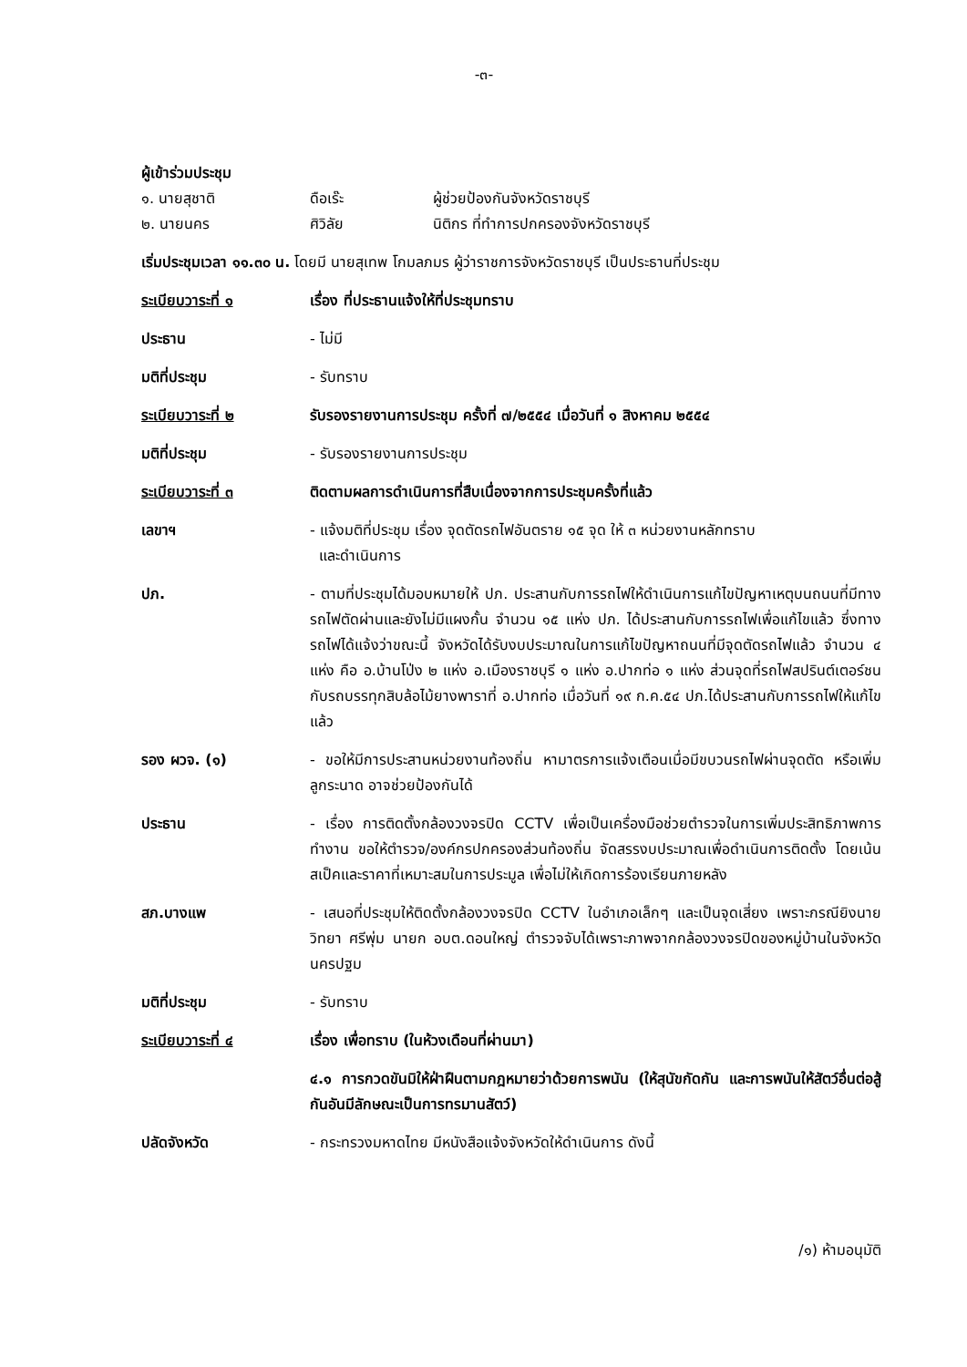-๓-
ผู้เข้าร่วมประชุม
๑. นายสุชาติ ดือเร๊ะ ผู้ช่วยป้องกันจังหวัดราชบุรี
๒. นายนคร ศิวิลัย นิติกร ที่ทำการปกครองจังหวัดราชบุรี
เริ่มประชุมเวลา ๑๑.๓๐ น. โดยมี นายสุเทพ โกมลภมร ผู้ว่าราชการจังหวัดราชบุรี เป็นประธานที่ประชุม
ระเบียบวาระที่ ๑ เรื่อง ที่ประธานแจ้งให้ที่ประชุมทราบ
ประธาน - ไม่มี
มติที่ประชุม - รับทราบ
ระเบียบวาระที่ ๒ รับรองรายงานการประชุม ครั้งที่ ๗/๒๕๕๔ เมื่อวันที่ ๑ สิงหาคม ๒๕๕๔
มติที่ประชุม - รับรองรายงานการประชุม
ระเบียบวาระที่ ๓ ติดตามผลการดำเนินการที่สืบเนื่องจากการประชุมครั้งที่แล้ว
เลขาฯ - แจ้งมติที่ประชุม เรื่อง จุดตัดรถไฟอันตราย ๑๕ จุด ให้ ๓ หน่วยงานหลักทราบ
และดำเนินการ
ปภ. - ตามที่ประชุมได้มอบหมายให้ ปภ. ประสานกับการรถไฟให้ดำเนินการแก้ไขปัญหาเหตุบนถนนที่มีทางรถไฟตัดผ่านและยังไม่มีแผงกั้น จำนวน ๑๕ แห่ง ปภ. ได้ประสานกับการรถไฟเพื่อแก้ไขแล้ว ซึ่งทางรถไฟได้แจ้งว่าขณะนี้ จังหวัดได้รับงบประมาณในการแก้ไขปัญหาถนนที่มีจุดตัดรถไฟแล้ว จำนวน ๔ แห่ง คือ อ.บ้านโป่ง ๒ แห่ง อ.เมืองราชบุรี ๑ แห่ง อ.ปากท่อ ๑ แห่ง ส่วนจุดที่รถไฟสปรินต์เตอร์ชนกับรถบรรทุกสิบล้อไม้ยางพาราที่ อ.ปากท่อ เมื่อวันที่ ๑๙ ก.ค.๕๔ ปภ.ได้ประสานกับการรถไฟให้แก้ไขแล้ว
รอง ผวจ. (๑) - ขอให้มีการประสานหน่วยงานท้องถิ่น หามาตรการแจ้งเตือนเมื่อมีขบวนรถไฟผ่านจุดตัด หรือเพิ่มลูกระนาด อาจช่วยป้องกันได้
ประธาน - เรื่อง การติดตั้งกล้องวงจรปิด CCTV เพื่อเป็นเครื่องมือช่วยตำรวจในการเพิ่มประสิทธิภาพการทำงาน ขอให้ตำรวจ/องค์กรปกครองส่วนท้องถิ่น จัดสรรงบประมาณเพื่อดำเนินการติดตั้ง โดยเน้น สเป็คและราคาที่เหมาะสมในการประมูล เพื่อไม่ให้เกิดการร้องเรียนภายหลัง
สภ.บางแพ - เสนอที่ประชุมให้ติดตั้งกล้องวงจรปิด CCTV ในอำเภอเล็กๆ และเป็นจุดเสี่ยง เพราะกรณียิงนายวิทยา ศรีพุ่ม นายก อบต.ดอนใหญ่ ตำรวจจับได้เพราะภาพจากกล้องวงจรปิดของหมู่บ้านในจังหวัดนครปฐม
มติที่ประชุม - รับทราบ
ระเบียบวาระที่ ๔ เรื่อง เพื่อทราบ (ในห้วงเดือนที่ผ่านมา)
๔.๑ การกวดขันมิให้ฝ่าฝืนตามกฎหมายว่าด้วยการพนัน (ให้สุนัขกัดกัน และการพนันให้สัตว์อื่นต่อสู้กันอันมีลักษณะเป็นการทรมานสัตว์)
ปลัดจังหวัด - กระทรวงมหาดไทย มีหนังสือแจ้งจังหวัดให้ดำเนินการ ดังนี้
/๑) ห้ามอนุมัติ